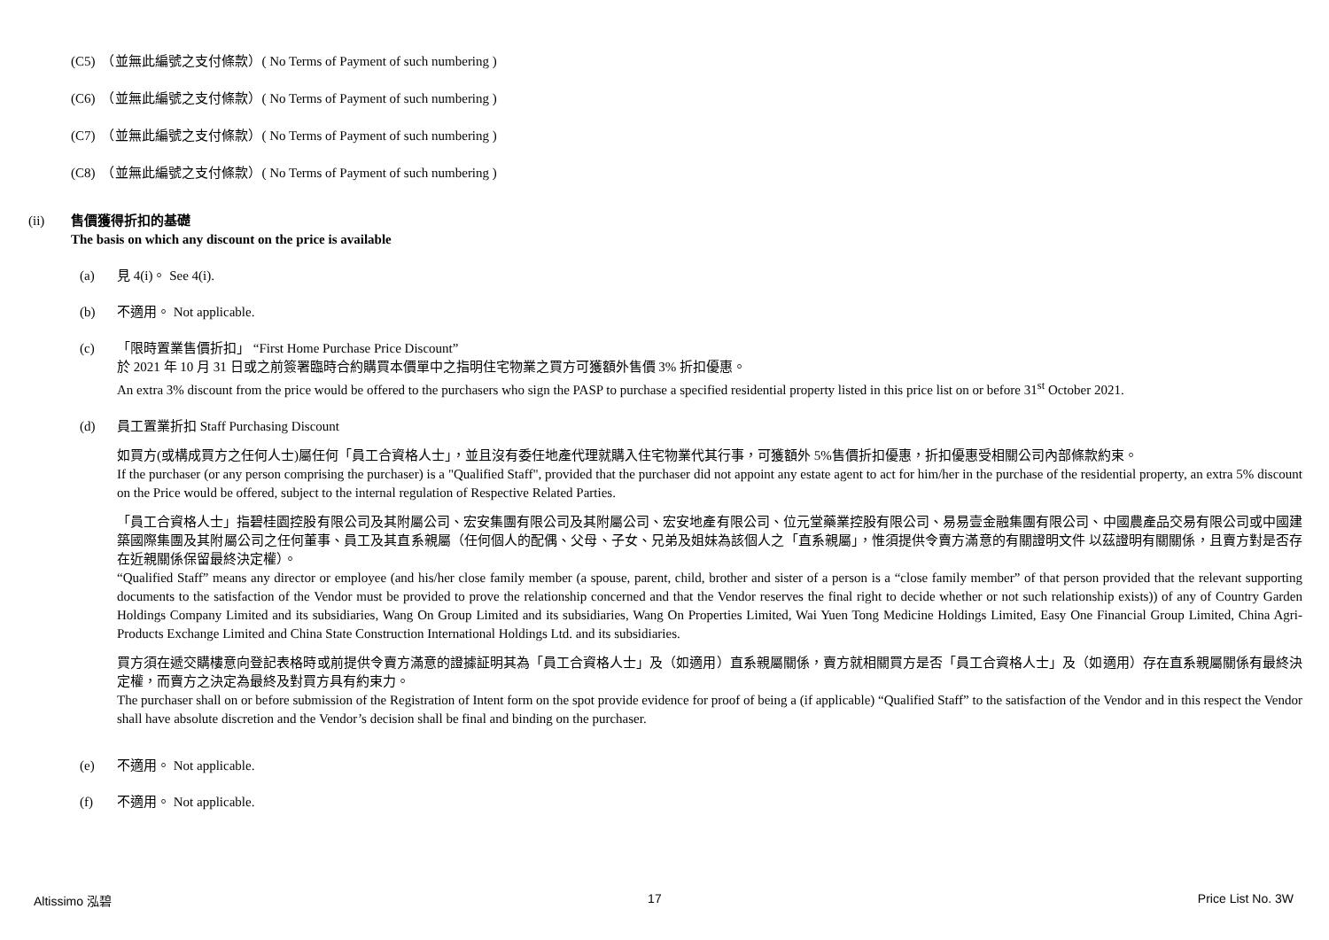(C5)　（並無此編號之支付條款）( No Terms of Payment of such numbering )
(C6)　（並無此編號之支付條款）( No Terms of Payment of such numbering )
(C7)　（並無此編號之支付條款）( No Terms of Payment of such numbering )
(C8)　（並無此編號之支付條款）( No Terms of Payment of such numbering )
(ii) 售價獲得折扣的基礎
The basis on which any discount on the price is available
(a) 見 4(i)。 See 4(i).
(b) 不適用。 Not applicable.
(c) 「限時置業售價折扣」 “First Home Purchase Price Discount”
於 2021 年 10 月 31 日或之前簽署臨時合約購買本價單中之指明住宅物業之買方可獲額外售價 3% 折扣優惠。
An extra 3% discount from the price would be offered to the purchasers who sign the PASP to purchase a specified residential property listed in this price list on or before 31<sup>st</sup> October 2021.
(d) 員工置業折扣 Staff Purchasing Discount
如買方(或構成買方之任何人士)屬任何「員工合資格人士」，並且沒有委任地產代理就購入住宅物業代其行事，可獲額外 5%售價折扣優惠，折扣優惠受相關公司內部條款約束。
If the purchaser (or any person comprising the purchaser) is a "Qualified Staff", provided that the purchaser did not appoint any estate agent to act for him/her in the purchase of the residential property, an extra 5% discount on the Price would be offered, subject to the internal regulation of Respective Related Parties.
「員工合資格人士」指碧桂園控股有限公司及其附屬公司、宏安集團有限公司及其附屬公司、宏安地產有限公司、位元堂藥業控股有限公司、易易壹金融集團有限公司、中國農產品交易有限公司或中國建築國際集團及其附屬公司之任何董事、員工及其直系親屬（任何個人的配偶、父母、子女、兄弟及姐妹為該個人之「直系親屬」，惟須提供令賣方滿意的有關證明文件 以茲證明有關關係，且賣方對是否存在近親關係保留最終決定權）。
“Qualified Staff” means any director or employee (and his/her close family member (a spouse, parent, child, brother and sister of a person is a “close family member” of that person provided that the relevant supporting documents to the satisfaction of the Vendor must be provided to prove the relationship concerned and that the Vendor reserves the final right to decide whether or not such relationship exists)) of any of Country Garden Holdings Company Limited and its subsidiaries, Wang On Group Limited and its subsidiaries, Wang On Properties Limited, Wai Yuen Tong Medicine Holdings Limited, Easy One Financial Group Limited, China Agri-Products Exchange Limited and China State Construction International Holdings Ltd. and its subsidiaries.
買方須在遞交購樓意向登記表格時或前提供令賣方滿意的證據証明其為「員工合資格人士」及（如適用）直系親屬關係，賣方就相關買方是否「員工合資格人士」及（如適用）存在直系親屬關係有最終決定權，而賣方之決定為最終及對買方具有約束力。
The purchaser shall on or before submission of the Registration of Intent form on the spot provide evidence for proof of being a (if applicable) “Qualified Staff” to the satisfaction of the Vendor and in this respect the Vendor shall have absolute discretion and the Vendor’s decision shall be final and binding on the purchaser.
(e) 不適用。 Not applicable.
(f) 不適用。 Not applicable.
Altissimo 泓碧 17 Price List No. 3W